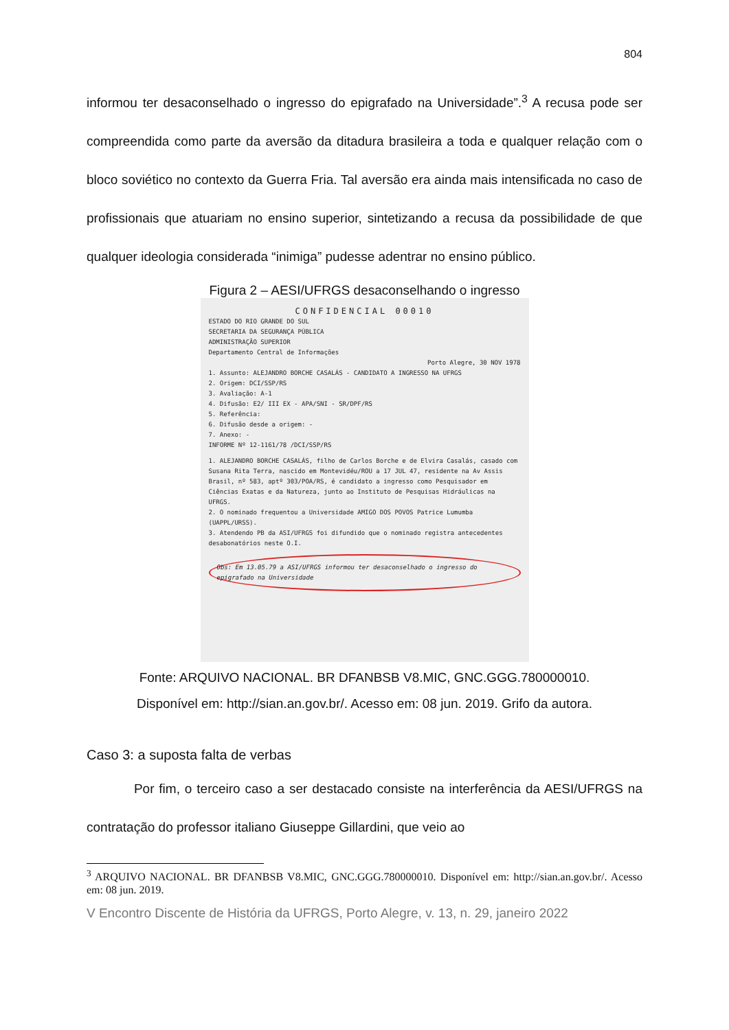804
informou ter desaconselhado o ingresso do epigrafado na Universidade”.<sup>3</sup> A recusa pode ser compreendida como parte da aversão da ditadura brasileira a toda e qualquer relação com o bloco soviético no contexto da Guerra Fria. Tal aversão era ainda mais intensificada no caso de profissionais que atuariam no ensino superior, sintetizando a recusa da possibilidade de que qualquer ideologia considerada “inimiga” pudesse adentrar no ensino público.
Figura 2 – AESI/UFRGS desaconselhando o ingresso
CONFIDENCIAL 00010
ESTADO DO RIO GRANDE DO SUL
SECRETARIA DA SEGURANÇA PÚBLICA
ADMINISTRAÇÃO SUPERIOR
Departamento Central de Informações
Porto Alegre, 30 NOV 1978
1. Assunto: ALEJANDRO BORCHE CASALÁS - CANDIDATO A INGRESSO NA UFRGS
2. Origem: DCI/SSP/RS
3. Avaliação: A-1
4. Difusão: E2/ III EX - APA/SNI - SR/DPF/RS
5. Referência:
6. Difusão desde a origem: -
7. Anexo: -
INFORME Nº 12-1161/78 /DCI/SSP/RS
1. ALEJANDRO BORCHE CASALÁS, filho de Carlos Borche e de Elvira Casalás, casado com Susana Rita Terra, nascido em Montevidéu/ROU a 17 JUL 47, residente na Av Assis Brasil, nº 583, aptº 303/POA/RS, é candidato a ingresso como Pesquisador em Ciências Exatas e da Natureza, junto ao Instituto de Pesquisas Hidráulicas na UFRGS.
2. O nominado frequentou a Universidade AMIGO DOS POVOS Patrice Lumumba (UAPPL/URSS).
3. Atendendo PB da ASI/UFRGS foi difundido que o nominado registra antecedentes desabonatórios neste O.I.
Obs: Em 13.05.79 a ASI/UFRGS informou ter desaconselhado o ingresso do epigrafado na Universidade
Fonte: ARQUIVO NACIONAL. BR DFANBSB V8.MIC, GNC.GGG.780000010.
Disponível em: http://sian.an.gov.br/. Acesso em: 08 jun. 2019. Grifo da autora.
Caso 3: a suposta falta de verbas
Por fim, o terceiro caso a ser destacado consiste na interferência da AESI/UFRGS na contratação do professor italiano Giuseppe Gillardini, que veio ao
<sup>3</sup> ARQUIVO NACIONAL. BR DFANBSB V8.MIC, GNC.GGG.780000010. Disponível em: http://sian.an.gov.br/. Acesso em: 08 jun. 2019.
V Encontro Discente de História da UFRGS, Porto Alegre, v. 13, n. 29, janeiro 2022